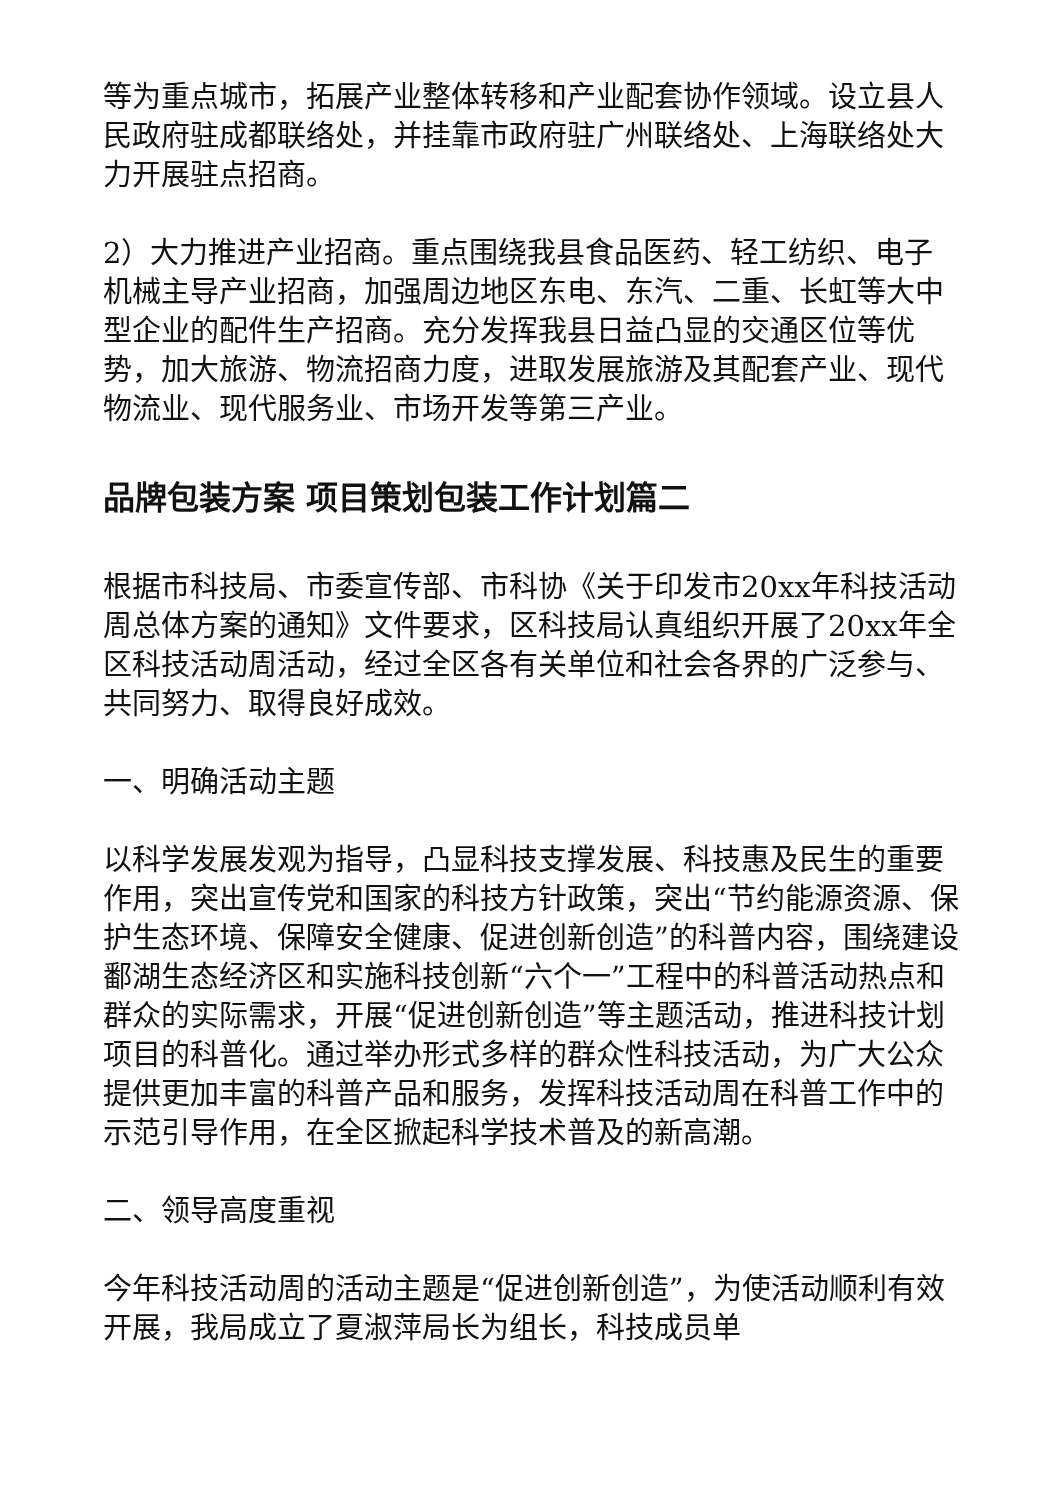等为重点城市，拓展产业整体转移和产业配套协作领域。设立县人民政府驻成都联络处，并挂靠市政府驻广州联络处、上海联络处大力开展驻点招商。
2）大力推进产业招商。重点围绕我县食品医药、轻工纺织、电子机械主导产业招商，加强周边地区东电、东汽、二重、长虹等大中型企业的配件生产招商。充分发挥我县日益凸显的交通区位等优势，加大旅游、物流招商力度，进取发展旅游及其配套产业、现代物流业、现代服务业、市场开发等第三产业。
品牌包装方案 项目策划包装工作计划篇二
根据市科技局、市委宣传部、市科协《关于印发市20xx年科技活动周总体方案的通知》文件要求，区科技局认真组织开展了20xx年全区科技活动周活动，经过全区各有关单位和社会各界的广泛参与、共同努力、取得良好成效。
一、明确活动主题
以科学发展发观为指导，凸显科技支撑发展、科技惠及民生的重要作用，突出宣传党和国家的科技方针政策，突出“节约能源资源、保护生态环境、保障安全健康、促进创新创造”的科普内容，围绕建设鄱湖生态经济区和实施科技创新“六个一”工程中的科普活动热点和群众的实际需求，开展“促进创新创造”等主题活动，推进科技计划项目的科普化。通过举办形式多样的群众性科技活动，为广大公众提供更加丰富的科普产品和服务，发挥科技活动周在科普工作中的示范引导作用，在全区掀起科学技术普及的新高潮。
二、领导高度重视
今年科技活动周的活动主题是“促进创新创造”，为使活动顺利有效开展，我局成立了夏淑萍局长为组长，科技成员单